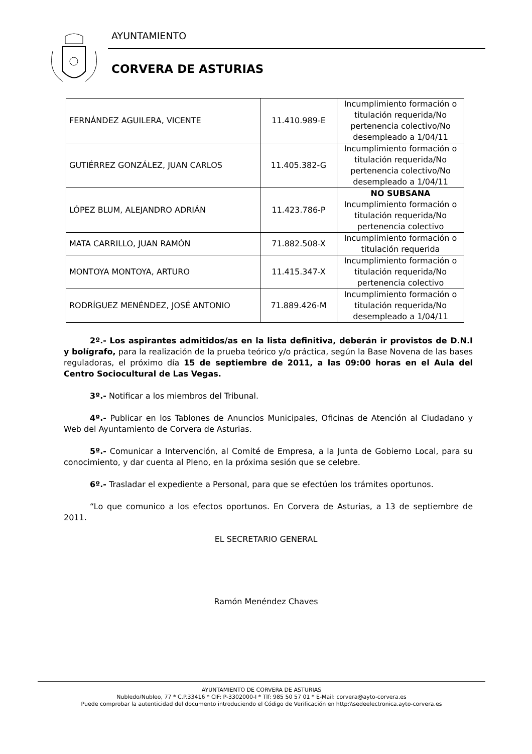AYUNTAMIENTO
CORVERA DE ASTURIAS
| FERNÁNDEZ AGUILERA, VICENTE | 11.410.989-E | Incumplimiento formación o titulación requerida/No pertenencia colectivo/No desempleado a 1/04/11 |
| GUTIÉRREZ GONZÁLEZ, JUAN CARLOS | 11.405.382-G | Incumplimiento formación o titulación requerida/No pertenencia colectivo/No desempleado a 1/04/11 |
| LÓPEZ BLUM, ALEJANDRO ADRIÁN | 11.423.786-P | NO SUBSANA Incumplimiento formación o titulación requerida/No pertenencia colectivo |
| MATA CARRILLO, JUAN RAMÓN | 71.882.508-X | Incumplimiento formación o titulación requerida |
| MONTOYA MONTOYA, ARTURO | 11.415.347-X | Incumplimiento formación o titulación requerida/No pertenencia colectivo |
| RODRÍGUEZ MENÉNDEZ, JOSÉ ANTONIO | 71.889.426-M | Incumplimiento formación o titulación requerida/No desempleado a 1/04/11 |
2º.- Los aspirantes admitidos/as en la lista definitiva, deberán ir provistos de D.N.I y bolígrafo, para la realización de la prueba teórico y/o práctica, según la Base Novena de las bases reguladoras, el próximo día 15 de septiembre de 2011, a las 09:00 horas en el Aula del Centro Sociocultural de Las Vegas.
3º.- Notificar a los miembros del Tribunal.
4º.- Publicar en los Tablones de Anuncios Municipales, Oficinas de Atención al Ciudadano y Web del Ayuntamiento de Corvera de Asturias.
5º.- Comunicar a Intervención, al Comité de Empresa, a la Junta de Gobierno Local, para su conocimiento, y dar cuenta al Pleno, en la próxima sesión que se celebre.
6º.- Trasladar el expediente a Personal, para que se efectúen los trámites oportunos.
“Lo que comunico a los efectos oportunos. En Corvera de Asturias, a 13 de septiembre de 2011.
EL SECRETARIO GENERAL
Ramón Menéndez Chaves
AYUNTAMIENTO DE CORVERA DE ASTURIAS
Nubledo/Nubleo, 77 * C.P.33416 * CIF: P-3302000-I * Tlf: 985 50 57 01 * E-Mail: corvera@ayto-corvera.es
Puede comprobar la autenticidad del documento introduciendo el Código de Verificación en http:\\sedeelectronica.ayto-corvera.es